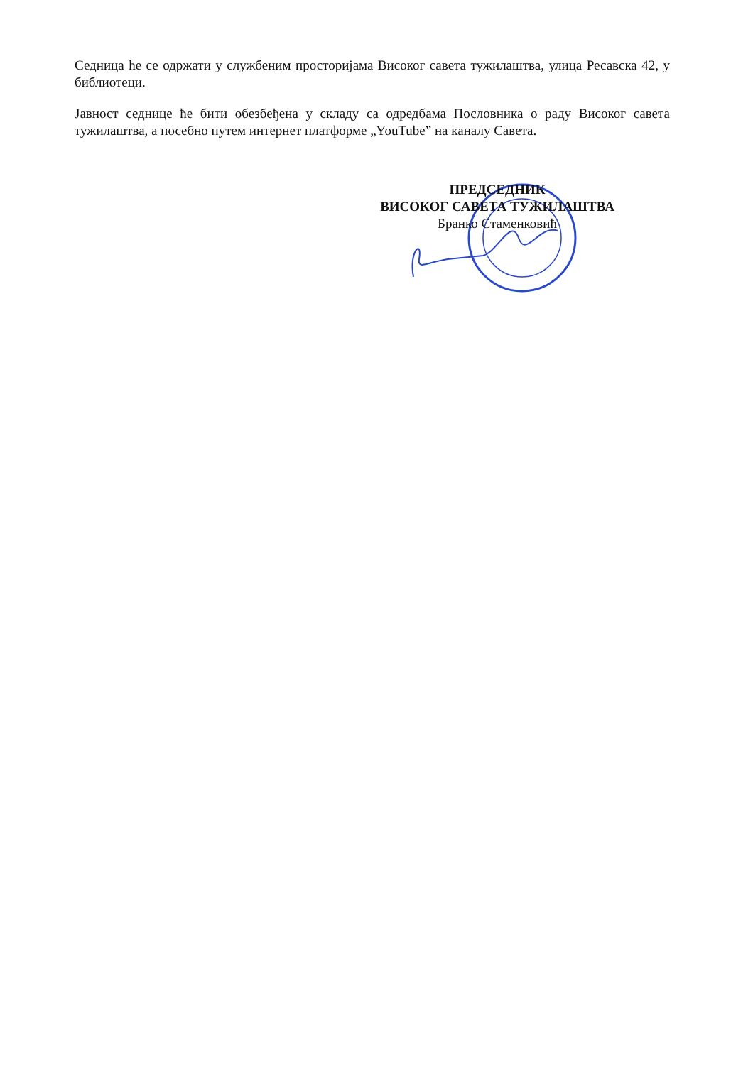Седница ће се одржати у службеним просторијама Високог савета тужилаштва, улица Ресавска 42, у библиотеци.
Јавност седнице ће бити обезбеђена у складу са одредбама Пословника о раду Високог савета тужилаштва, а посебно путем интернет платформе „YouTube” на каналу Савета.
ПРЕДСЕДНИК
ВИСОКОГ САВЕТА ТУЖИЛАШТВА
Бранко Стаменковић